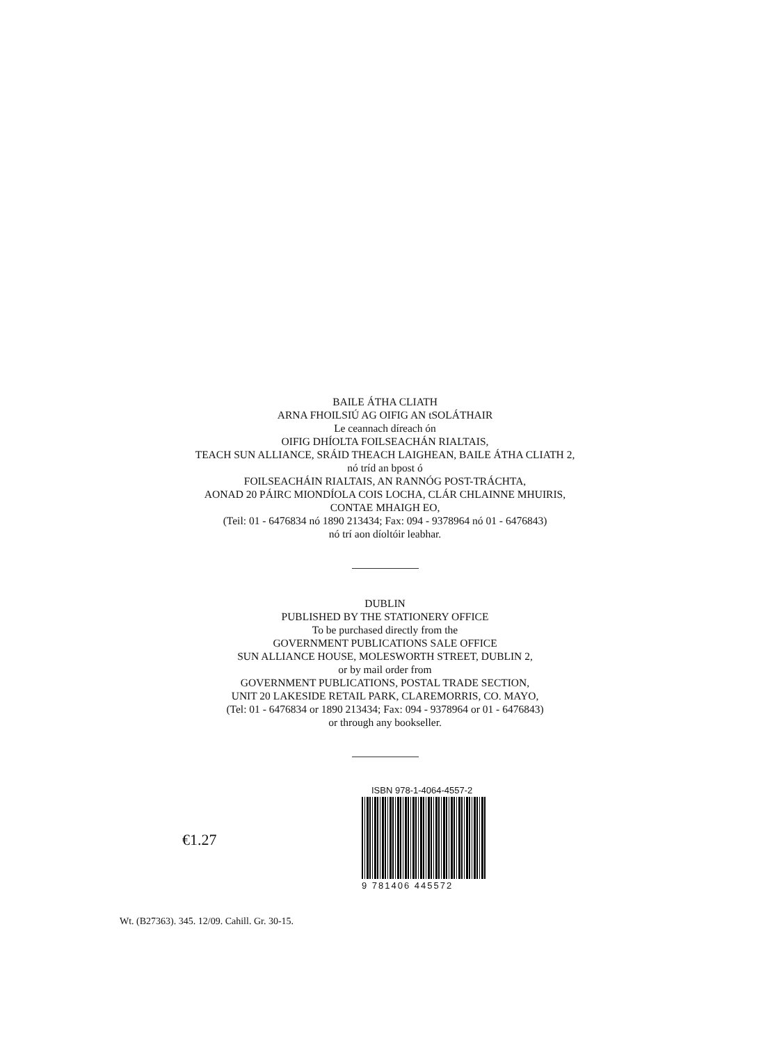BAILE ÁTHA CLIATH
ARNA FHOILSIÚ AG OIFIG AN tSOLÁTHAIR
Le ceannach díreach ón
OIFIG DHÍOLTA FOILSEACHÁN RIALTAIS,
TEACH SUN ALLIANCE, SRÁID THEACH LAIGHEAN, BAILE ÁTHA CLIATH 2,
nó tríd an bpost ó
FOILSEACHÁIN RIALTAIS, AN RANNÓG POST-TRÁCHTA,
AONAD 20 PÁIRC MIONDÍOLA COIS LOCHA, CLÁR CHLAINNE MHUIRIS,
CONTAE MHAIGH EO,
(Teil: 01 - 6476834 nó 1890 213434; Fax: 094 - 9378964 nó 01 - 6476843)
nó trí aon díoltóir leabhar.
DUBLIN
PUBLISHED BY THE STATIONERY OFFICE
To be purchased directly from the
GOVERNMENT PUBLICATIONS SALE OFFICE
SUN ALLIANCE HOUSE, MOLESWORTH STREET, DUBLIN 2,
or by mail order from
GOVERNMENT PUBLICATIONS, POSTAL TRADE SECTION,
UNIT 20 LAKESIDE RETAIL PARK, CLAREMORRIS, CO. MAYO,
(Tel: 01 - 6476834 or 1890 213434; Fax: 094 - 9378964 or 01 - 6476843)
or through any bookseller.
€1.27
ISBN 978-1-4064-4557-2
9 781406 445572
Wt. (B27363). 345. 12/09. Cahill. Gr. 30-15.